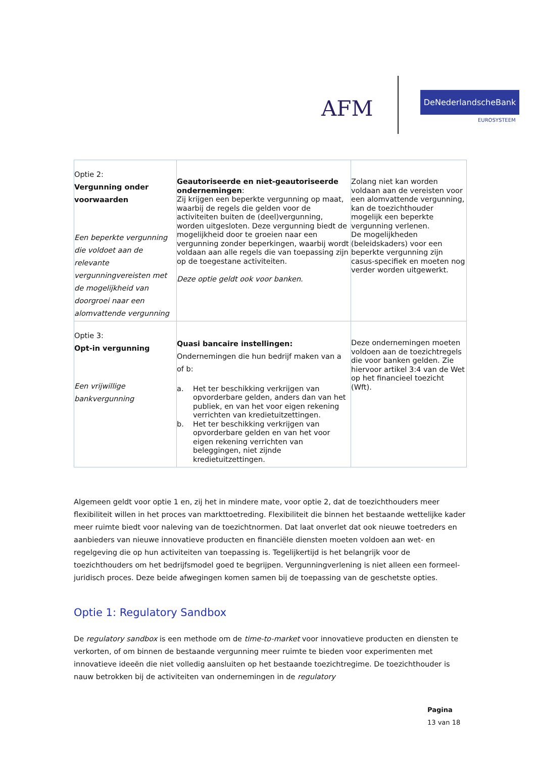AFM
DeNederlandscheBank
EUROSYSTEEM
| Optie 2: Vergunning onder voorwaarden Een beperkte vergunning die voldoet aan de relevante vergunningvereisten met de mogelijkheid van doorgroei naar een alomvattende vergunning | Geautoriseerde en niet-geautoriseerde ondernemingen : Zij krijgen een beperkte vergunning op maat, waarbij de regels die gelden voor de activiteiten buiten de (deel)vergunning, worden uitgesloten. Deze vergunning biedt de mogelijkheid door te groeien naar een vergunning zonder beperkingen, waarbij wordt voldaan aan alle regels die van toepassing zijn op de toegestane activiteiten. Deze optie geldt ook voor banken. | Zolang niet kan worden voldaan aan de vereisten voor een alomvattende vergunning, kan de toezichthouder mogelijk een beperkte vergunning verlenen. De mogelijkheden (beleidskaders) voor een beperkte vergunning zijn casus-specifiek en moeten nog verder worden uitgewerkt. |
| Optie 3: Opt-in vergunning Een vrijwillige bankvergunning | Quasi bancaire instellingen: Ondernemingen die hun bedrijf maken van a of b: a. Het ter beschikking verkrijgen van opvorderbare gelden, anders dan van het publiek, en van het voor eigen rekening verrichten van kredietuitzettingen. b. Het ter beschikking verkrijgen van opvorderbare gelden en van het voor eigen rekening verrichten van beleggingen, niet zijnde kredietuitzettingen. | Deze ondernemingen moeten voldoen aan de toezichtregels die voor banken gelden. Zie hiervoor artikel 3:4 van de Wet op het financieel toezicht (Wft). |
Algemeen geldt voor optie 1 en, zij het in mindere mate, voor optie 2, dat de toezichthouders meer flexibiliteit willen in het proces van markttoetreding. Flexibiliteit die binnen het bestaande wettelijke kader meer ruimte biedt voor naleving van de toezichtnormen. Dat laat onverlet dat ook nieuwe toetreders en aanbieders van nieuwe innovatieve producten en financiële diensten moeten voldoen aan wet- en regelgeving die op hun activiteiten van toepassing is. Tegelijkertijd is het belangrijk voor de toezichthouders om het bedrijfsmodel goed te begrijpen. Vergunningverlening is niet alleen een formeel-juridisch proces. Deze beide afwegingen komen samen bij de toepassing van de geschetste opties.
Optie 1: Regulatory Sandbox
De regulatory sandbox is een methode om de time-to-market voor innovatieve producten en diensten te verkorten, of om binnen de bestaande vergunning meer ruimte te bieden voor experimenten met innovatieve ideeën die niet volledig aansluiten op het bestaande toezichtregime. De toezichthouder is nauw betrokken bij de activiteiten van ondernemingen in de regulatory
Pagina
13 van 18